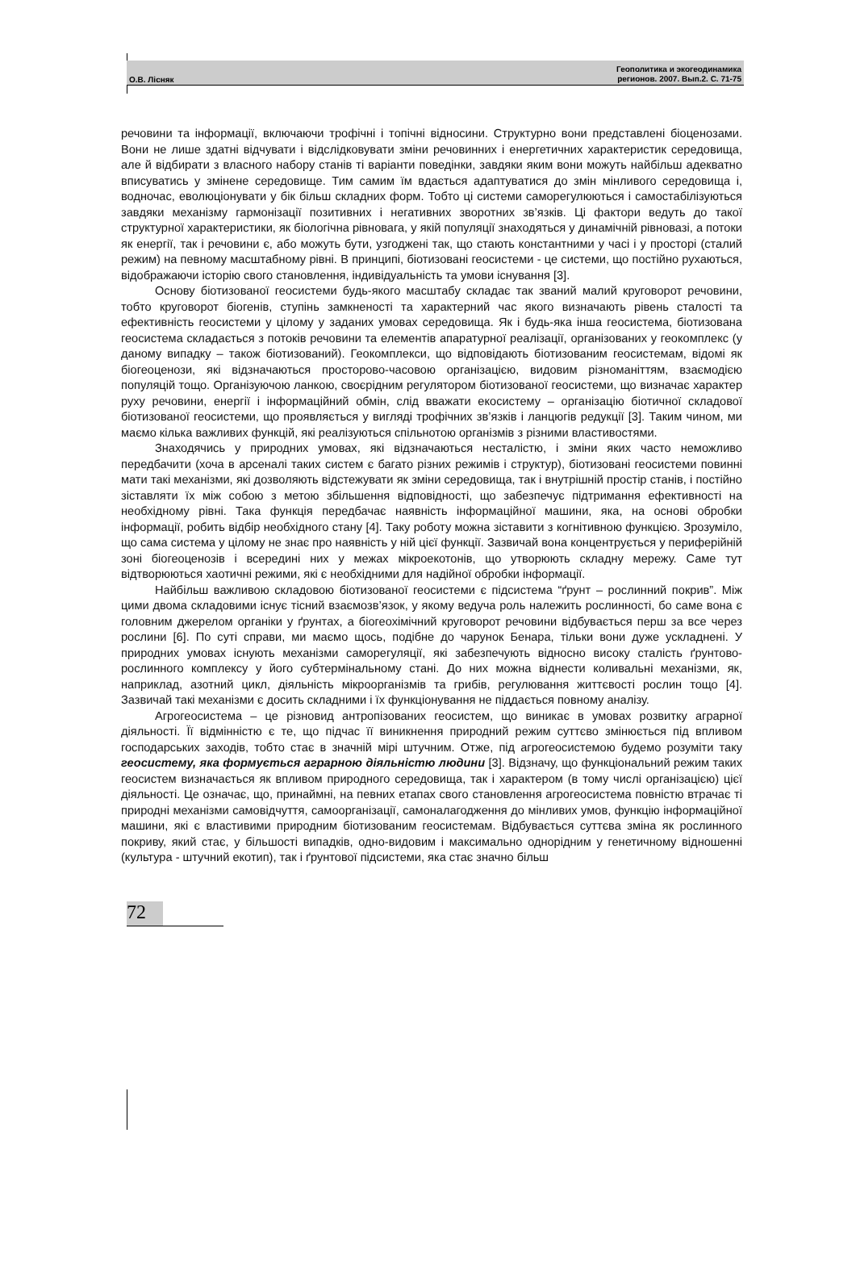О.В. Лісняк
Геополитика и экогеодинамика
регионов. 2007. Вып.2. С. 71-75
речовини та інформації, включаючи трофічні і топічні відносини. Структурно вони представлені біоценозами. Вони не лише здатні відчувати і відслідковувати зміни речовинних і енергетичних характеристик середовища, але й відбирати з власного набору станів ті варіанти поведінки, завдяки яким вони можуть найбільш адекватно вписуватись у змінене середовище. Тим самим їм вдається адаптуватися до змін мінливого середовища і, водночас, еволюціонувати у бік більш складних форм. Тобто ці системи саморегулюються і самостабілізуються завдяки механізму гармонізації позитивних і негативних зворотних зв’язків. Ці фактори ведуть до такої структурної характеристики, як біологічна рівновага, у якій популяції знаходяться у динамічній рівновазі, а потоки як енергії, так і речовини є, або можуть бути, узгоджені так, що стають константними у часі і у просторі (сталий режим) на певному масштабному рівні. В принципі, біотизовані геосистеми - це системи, що постійно рухаються, відображаючи історію свого становлення, індивідуальність та умови існування [3].
Основу біотизованої геосистеми будь-якого масштабу складає так званий малий круговорот речовини, тобто круговорот біогенів, ступінь замкненості та характерний час якого визначають рівень сталості та ефективність геосистеми у цілому у заданих умовах середовища. Як і будь-яка інша геосистема, біотизована геосистема складається з потоків речовини та елементів апаратурної реалізації, організованих у геокомплекс (у даному випадку – також біотизований). Геокомплекси, що відповідають біотизованим геосистемам, відомі як біогеоценози, які відзначаються просторово-часовою організацією, видовим різноманіттям, взаємодією популяцій тощо. Організуючою ланкою, своєрідним регулятором біотизованої геосистеми, що визначає характер руху речовини, енергії і інформаційний обмін, слід вважати екосистему – організацію біотичної складової біотизованої геосистеми, що проявляється у вигляді трофічних зв’язків і ланцюгів редукції [3]. Таким чином, ми маємо кілька важливих функцій, які реалізуються спільнотою організмів з різними властивостями.
Знаходячись у природних умовах, які відзначаються несталістю, і зміни яких часто неможливо передбачити (хоча в арсеналі таких систем є багато різних режимів і структур), біотизовані геосистеми повинні мати такі механізми, які дозволяють відстежувати як зміни середовища, так і внутрішній простір станів, і постійно зіставляти їх між собою з метою збільшення відповідності, що забезпечує підтримання ефективності на необхідному рівні. Така функція передбачає наявність інформаційної машини, яка, на основі обробки інформації, робить відбір необхідного стану [4]. Таку роботу можна зіставити з когнітивною функцією. Зрозуміло, що сама система у цілому не знає про наявність у ній цієї функції. Зазвичай вона концентрується у периферійній зоні біогеоценозів і всередині них у межах мікроекотонів, що утворюють складну мережу. Саме тут відтворюються хаотичні режими, які є необхідними для надійної обробки інформації.
Найбільш важливою складовою біотизованої геосистеми є підсистема “ґрунт – рослинний покрив”. Між цими двома складовими існує тісний взаємозв’язок, у якому ведуча роль належить рослинності, бо саме вона є головним джерелом органіки у ґрунтах, а біогеохімічний круговорот речовини відбувається перш за все через рослини [6]. По суті справи, ми маємо щось, подібне до чарунок Бенара, тільки вони дуже ускладнені. У природних умовах існують механізми саморегуляції, які забезпечують відносно високу сталість ґрунтово-рослинного комплексу у його субтермінальному стані. До них можна віднести коливальні механізми, як, наприклад, азотний цикл, діяльність мікроорганізмів та грибів, регулювання життєвості рослин тощо [4]. Зазвичай такі механізми є досить складними і їх функціонування не піддається повному аналізу.
Агрогеосистема – це різновид антропізованих геосистем, що виникає в умовах розвитку аграрної діяльності. Її відмінністю є те, що підчас її виникнення природний режим суттєво змінюється під впливом господарських заходів, тобто стає в значній мірі штучним. Отже, під агрогеосистемою будемо розуміти таку геосистему, яка формується аграрною діяльністю людини [3]. Відзначу, що функціональний режим таких геосистем визначається як впливом природного середовища, так і характером (в тому числі організацією) цієї діяльності. Це означає, що, принаймні, на певних етапах свого становлення агрогеосистема повністю втрачає ті природні механізми самовідчуття, самоорганізації, самоналагодження до мінливих умов, функцію інформаційної машини, які є властивими природним біотизованим геосистемам. Відбувається суттєва зміна як рослинного покриву, який стає, у більшості випадків, одно-видовим і максимально однорідним у генетичному відношенні (культура - штучний екотип), так і ґрунтової підсистеми, яка стає значно більш
72